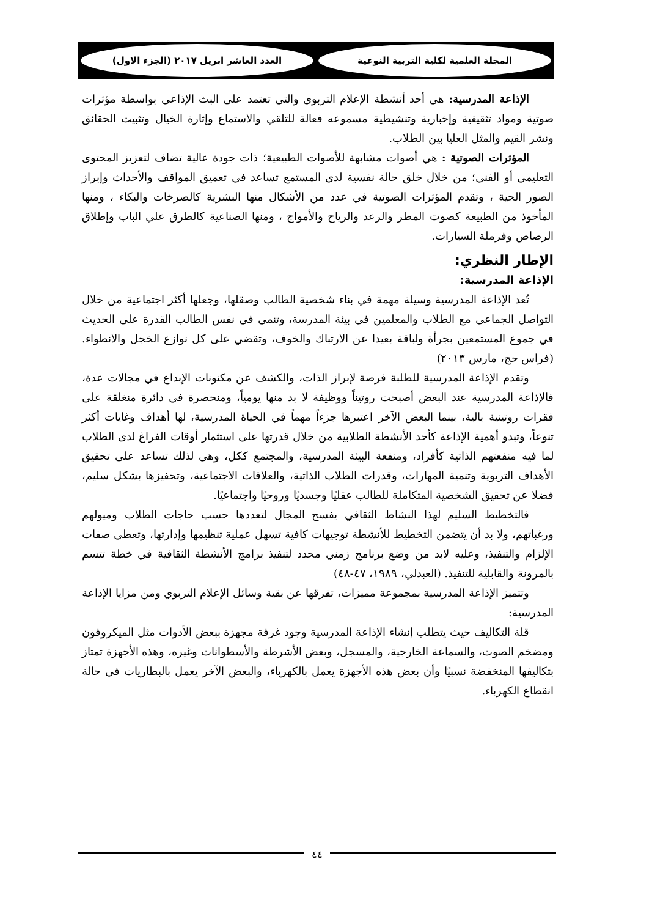المجلة العلمية لكلية التربية النوعية
العدد العاشر ابريل ٢٠١٧ (الجزء الاول)
الإذاعة المدرسية: هي أحد أنشطة الإعلام التربوي والتي تعتمد على البث الإذاعي بواسطة مؤثرات صوتية ومواد تثقيفية وإخبارية وتنشيطية مسموعه فعالة للتلقي والاستماع وإثارة الخيال وتثبيت الحقائق ونشر القيم والمثل العليا بين الطلاب.
المؤثرات الصوتية : هي أصوات مشابهة للأصوات الطبيعية؛ ذات جودة عالية تضاف لتعزيز المحتوى التعليمي أو الفني؛ من خلال خلق حالة نفسية لدي المستمع تساعد في تعميق المواقف والأحداث وإبراز الصور الحية ، وتقدم المؤثرات الصوتية في عدد من الأشكال منها البشرية كالصرخات والبكاء ، ومنها المأخوذ من الطبيعة كصوت المطر والرعد والرياح والأمواج ، ومنها الصناعية كالطرق علي الباب وإطلاق الرصاص وفرملة السيارات.
الإطار النظري:
الإذاعة المدرسية:
تُعد الإذاعة المدرسية وسيلة مهمة في بناء شخصية الطالب وصقلها، وجعلها أكثر اجتماعية من خلال التواصل الجماعي مع الطلاب والمعلمين في بيئة المدرسة، وتنمي في نفس الطالب القدرة على الحديث في جموع المستمعين بجرأة ولباقة بعيدا عن الارتباك والخوف، وتقضي على كل نوازع الخجل والانطواء. (فراس حج، مارس ٢٠١٣)
وتقدم الإذاعة المدرسية للطلبة فرصة لإبراز الذات، والكشف عن مكنونات الإبداع في مجالات عدة، فالإذاعة المدرسية عند البعض أصبحت روتيناً ووظيفة لا بد منها يومياً، ومنحصرة في دائرة منغلقة على فقرات روتينية بالية، بينما البعض الآخر اعتبرها جزءاً مهماً في الحياة المدرسية، لها أهداف وغايات أكثر تنوعاً، وتبدو أهمية الإذاعة كأحد الأنشطة الطلابية من خلال قدرتها على استثمار أوقات الفراغ لدى الطلاب لما فيه منفعتهم الذاتية كأفراد، ومنفعة البيئة المدرسية، والمجتمع ككل، وهي لذلك تساعد على تحقيق الأهداف التربوية وتنمية المهارات، وقدرات الطلاب الذاتية، والعلاقات الاجتماعية، وتحفيزها بشكل سليم، فضلا عن تحقيق الشخصية المتكاملة للطالب عقليًا وجسديًا وروحيًا واجتماعيًا.
فالتخطيط السليم لهذا النشاط الثقافي يفسح المجال لتعددها حسب حاجات الطلاب وميولهم ورغباتهم، ولا بد أن يتضمن التخطيط للأنشطة توجيهات كافية تسهل عملية تنظيمها وإدارتها، وتعطي صفات الإلزام والتنفيذ، وعليه لابد من وضع برنامج زمني محدد لتنفيذ برامج الأنشطة الثقافية في خطة تتسم بالمرونة والقابلية للتنفيذ. (العبدلي، ١٩٨٩، ٤٧-٤٨)
وتتميز الإذاعة المدرسية بمجموعة مميزات، تفرقها عن بقية وسائل الإعلام التربوي ومن مزايا الإذاعة المدرسية:
قلة التكاليف حيث يتطلب إنشاء الإذاعة المدرسية وجود غرفة مجهزة ببعض الأدوات مثل الميكروفون ومضخم الصوت، والسماعة الخارجية، والمسجل، وبعض الأشرطة والأسطوانات وغيره، وهذه الأجهزة تمتاز بتكاليفها المنخفضة نسبيًا وأن بعض هذه الأجهزة يعمل بالكهرباء، والبعض الآخر يعمل بالبطاريات في حالة انقطاع الكهرباء.
٤٤